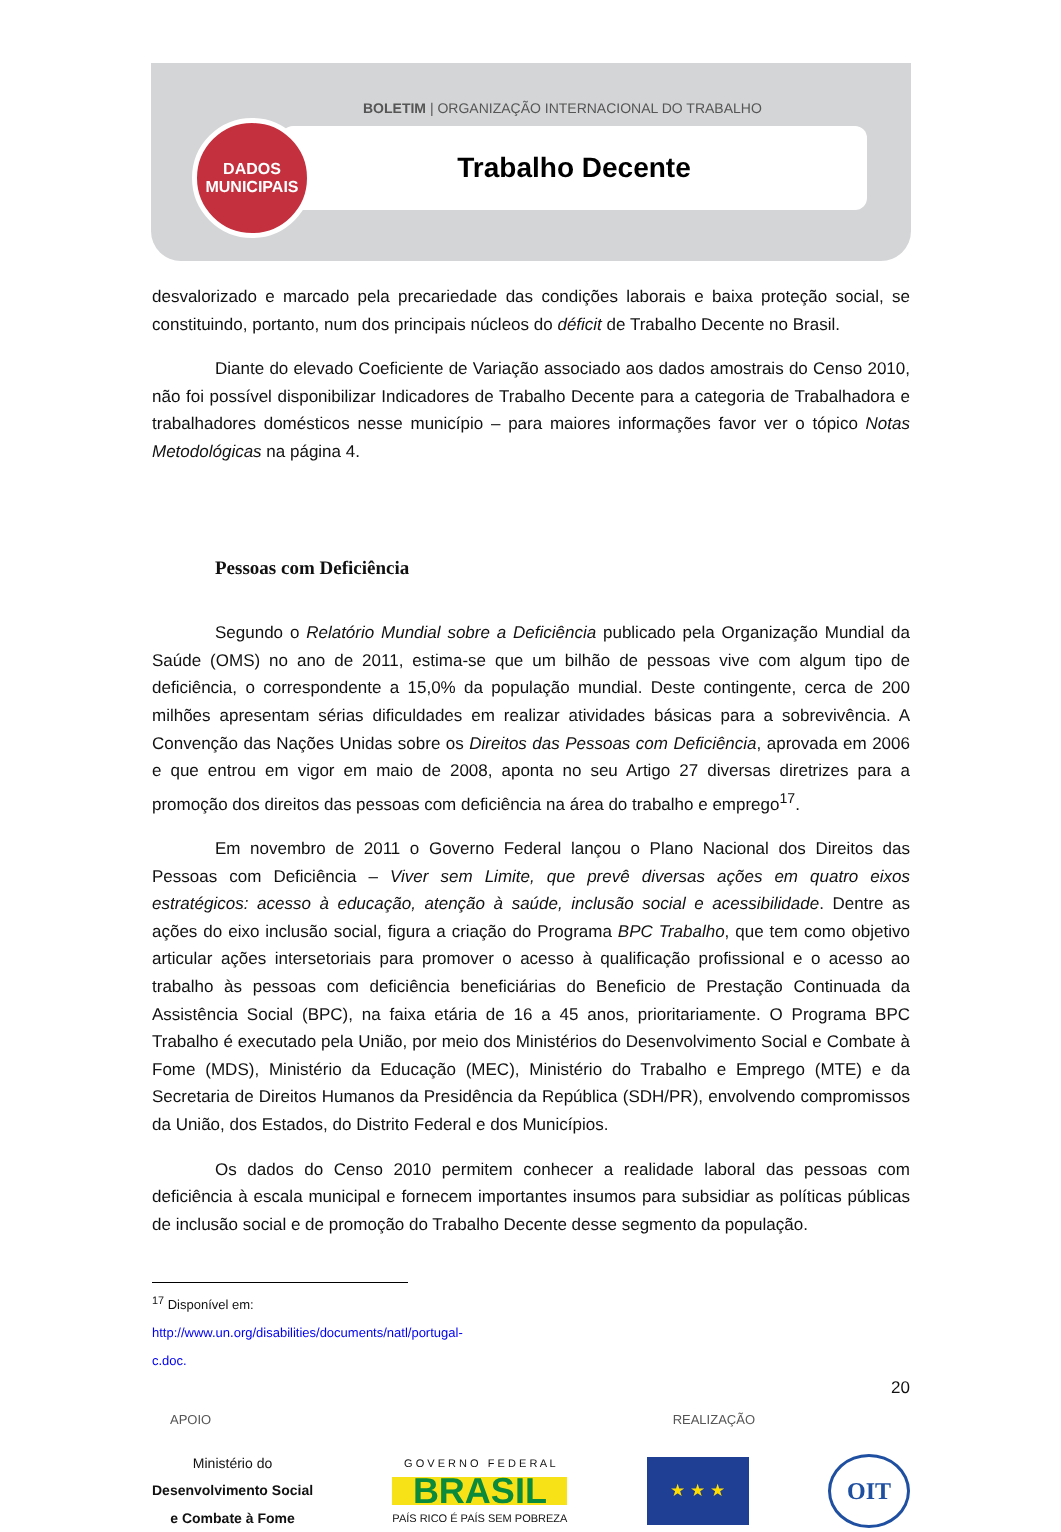BOLETIM | ORGANIZAÇÃO INTERNACIONAL DO TRABALHO
Trabalho Decente
DADOS
MUNICIPAIS
desvalorizado e marcado pela precariedade das condições laborais e baixa proteção social, se constituindo, portanto, num dos principais núcleos do déficit de Trabalho Decente no Brasil.
Diante do elevado Coeficiente de Variação associado aos dados amostrais do Censo 2010, não foi possível disponibilizar Indicadores de Trabalho Decente para a categoria de Trabalhadora e trabalhadores domésticos nesse município – para maiores informações favor ver o tópico Notas Metodológicas na página 4.
Pessoas com Deficiência
Segundo o Relatório Mundial sobre a Deficiência publicado pela Organização Mundial da Saúde (OMS) no ano de 2011, estima-se que um bilhão de pessoas vive com algum tipo de deficiência, o correspondente a 15,0% da população mundial. Deste contingente, cerca de 200 milhões apresentam sérias dificuldades em realizar atividades básicas para a sobrevivência. A Convenção das Nações Unidas sobre os Direitos das Pessoas com Deficiência, aprovada em 2006 e que entrou em vigor em maio de 2008, aponta no seu Artigo 27 diversas diretrizes para a promoção dos direitos das pessoas com deficiência na área do trabalho e emprego<sup>17</sup>.
Em novembro de 2011 o Governo Federal lançou o Plano Nacional dos Direitos das Pessoas com Deficiência – Viver sem Limite, que prevê diversas ações em quatro eixos estratégicos: acesso à educação, atenção à saúde, inclusão social e acessibilidade. Dentre as ações do eixo inclusão social, figura a criação do Programa BPC Trabalho, que tem como objetivo articular ações intersetoriais para promover o acesso à qualificação profissional e o acesso ao trabalho às pessoas com deficiência beneficiárias do Beneficio de Prestação Continuada da Assistência Social (BPC), na faixa etária de 16 a 45 anos, prioritariamente. O Programa BPC Trabalho é executado pela União, por meio dos Ministérios do Desenvolvimento Social e Combate à Fome (MDS), Ministério da Educação (MEC), Ministério do Trabalho e Emprego (MTE) e da Secretaria de Direitos Humanos da Presidência da República (SDH/PR), envolvendo compromissos da União, dos Estados, do Distrito Federal e dos Municípios.
Os dados do Censo 2010 permitem conhecer a realidade laboral das pessoas com deficiência à escala municipal e fornecem importantes insumos para subsidiar as políticas públicas de inclusão social e de promoção do Trabalho Decente desse segmento da população.
<sup>17</sup> Disponível em: http://www.un.org/disabilities/documents/natl/portugal-c.doc.
20
APOIO REALIZAÇÃO
Ministério do
Desenvolvimento Social
e Combate à Fome
G O V E R N O F E D E R A L
BRASIL
PAÍS RICO É PAÍS SEM POBREZA
★ ★ ★
OIT